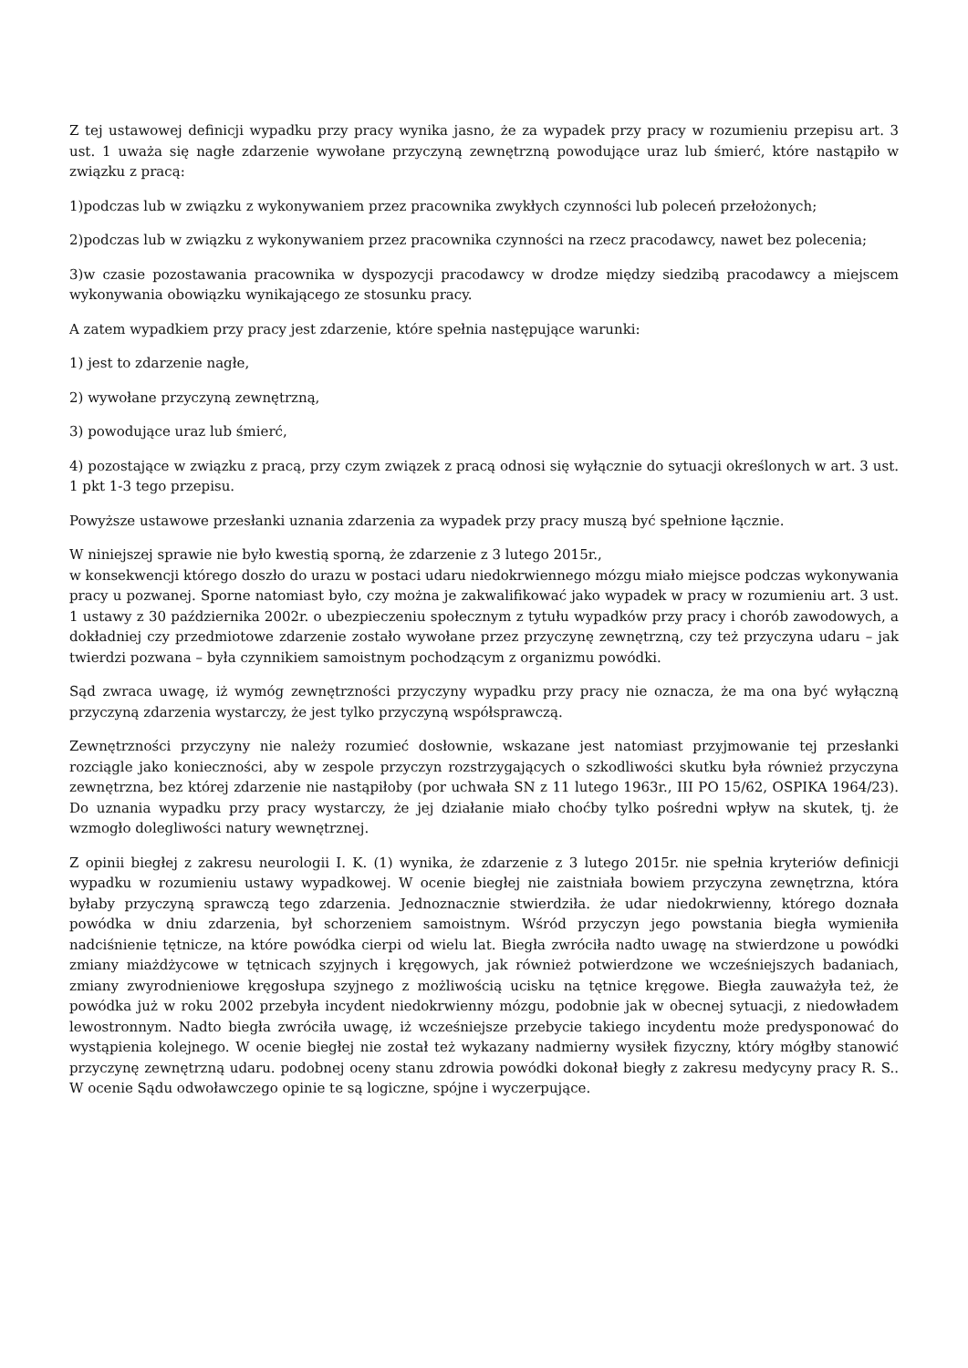Z tej ustawowej definicji wypadku przy pracy wynika jasno, że za wypadek przy pracy w rozumieniu przepisu art. 3 ust. 1 uważa się nagłe zdarzenie wywołane przyczyną zewnętrzną powodujące uraz lub śmierć, które nastąpiło w związku z pracą:
1)podczas lub w związku z wykonywaniem przez pracownika zwykłych czynności lub poleceń przełożonych;
2)podczas lub w związku z wykonywaniem przez pracownika czynności na rzecz pracodawcy, nawet bez polecenia;
3)w czasie pozostawania pracownika w dyspozycji pracodawcy w drodze między siedzibą pracodawcy a miejscem wykonywania obowiązku wynikającego ze stosunku pracy.
A zatem wypadkiem przy pracy jest zdarzenie, które spełnia następujące warunki:
1) jest to zdarzenie nagłe,
2) wywołane przyczyną zewnętrzną,
3) powodujące uraz lub śmierć,
4) pozostające w związku z pracą, przy czym związek z pracą odnosi się wyłącznie do sytuacji określonych w art. 3 ust. 1 pkt 1-3 tego przepisu.
Powyższe ustawowe przesłanki uznania zdarzenia za wypadek przy pracy muszą być spełnione łącznie.
W niniejszej sprawie nie było kwestią sporną, że zdarzenie z 3 lutego 2015r.,
w konsekwencji którego doszło do urazu w postaci udaru niedokrwiennego mózgu miało miejsce podczas wykonywania pracy u pozwanej. Sporne natomiast było, czy można je zakwalifikować jako wypadek w pracy w rozumieniu art. 3 ust. 1 ustawy z 30 października 2002r. o ubezpieczeniu społecznym z tytułu wypadków przy pracy i chorób zawodowych, a dokładniej czy przedmiotowe zdarzenie zostało wywołane przez przyczynę zewnętrzną, czy też przyczyna udaru – jak twierdzi pozwana – była czynnikiem samoistnym pochodzącym z organizmu powódki.
Sąd zwraca uwagę, iż wymóg zewnętrzności przyczyny wypadku przy pracy nie oznacza, że ma ona być wyłączną przyczyną zdarzenia wystarczy, że jest tylko przyczyną współsprawczą.
Zewnętrzności przyczyny nie należy rozumieć dosłownie, wskazane jest natomiast przyjmowanie tej przesłanki rozciągle jako konieczności, aby w zespole przyczyn rozstrzygających o szkodliwości skutku była również przyczyna zewnętrzna, bez której zdarzenie nie nastąpiłoby (por uchwała SN z 11 lutego 1963r., III PO 15/62, OSPIKA 1964/23). Do uznania wypadku przy pracy wystarczy, że jej działanie miało choćby tylko pośredni wpływ na skutek, tj. że wzmogło dolegliwości natury wewnętrznej.
Z opinii biegłej z zakresu neurologii I. K. (1) wynika, że zdarzenie z 3 lutego 2015r. nie spełnia kryteriów definicji wypadku w rozumieniu ustawy wypadkowej. W ocenie biegłej nie zaistniała bowiem przyczyna zewnętrzna, która byłaby przyczyną sprawczą tego zdarzenia. Jednoznacznie stwierdziła. że udar niedokrwienny, którego doznała powódka w dniu zdarzenia, był schorzeniem samoistnym. Wśród przyczyn jego powstania biegła wymieniła nadciśnienie tętnicze, na które powódka cierpi od wielu lat. Biegła zwróciła nadto uwagę na stwierdzone u powódki zmiany miażdżycowe w tętnicach szyjnych i kręgowych, jak również potwierdzone we wcześniejszych badaniach, zmiany zwyrodnieniowe kręgosłupa szyjnego z możliwością ucisku na tętnice kręgowe. Biegła zauważyła też, że powódka już w roku 2002 przebyła incydent niedokrwienny mózgu, podobnie jak w obecnej sytuacji, z niedowładem lewostronnym. Nadto biegła zwróciła uwagę, iż wcześniejsze przebycie takiego incydentu może predysponować do wystąpienia kolejnego. W ocenie biegłej nie został też wykazany nadmierny wysiłek fizyczny, który mógłby stanowić przyczynę zewnętrzną udaru. podobnej oceny stanu zdrowia powódki dokonał biegły z zakresu medycyny pracy R. S.. W ocenie Sądu odwoławczego opinie te są logiczne, spójne i wyczerpujące.